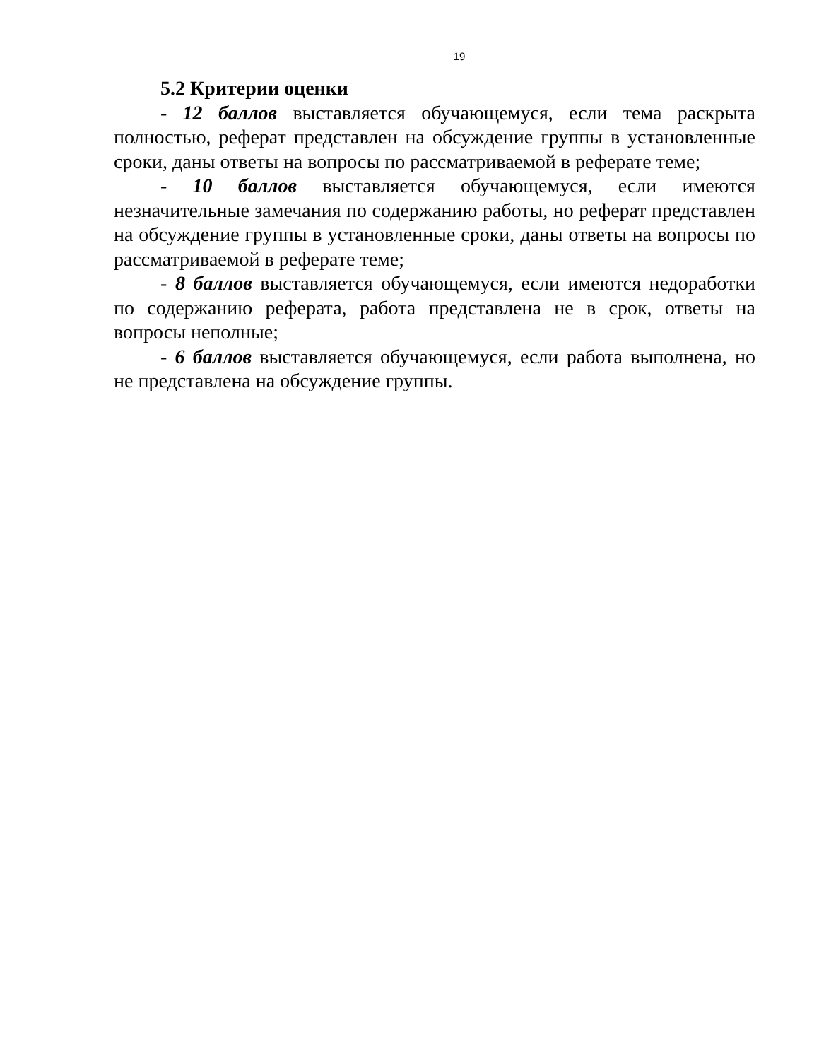19
5.2 Критерии оценки
- 12 баллов выставляется обучающемуся, если тема раскрыта полностью, реферат представлен на обсуждение группы в установленные сроки, даны ответы на вопросы по рассматриваемой в реферате теме;
- 10 баллов выставляется обучающемуся, если имеются незначительные замечания по содержанию работы, но реферат представлен на обсуждение группы в установленные сроки, даны ответы на вопросы по рассматриваемой в реферате теме;
- 8 баллов выставляется обучающемуся, если имеются недоработки по содержанию реферата, работа представлена не в срок, ответы на вопросы неполные;
- 6 баллов выставляется обучающемуся, если работа выполнена, но не представлена на обсуждение группы.